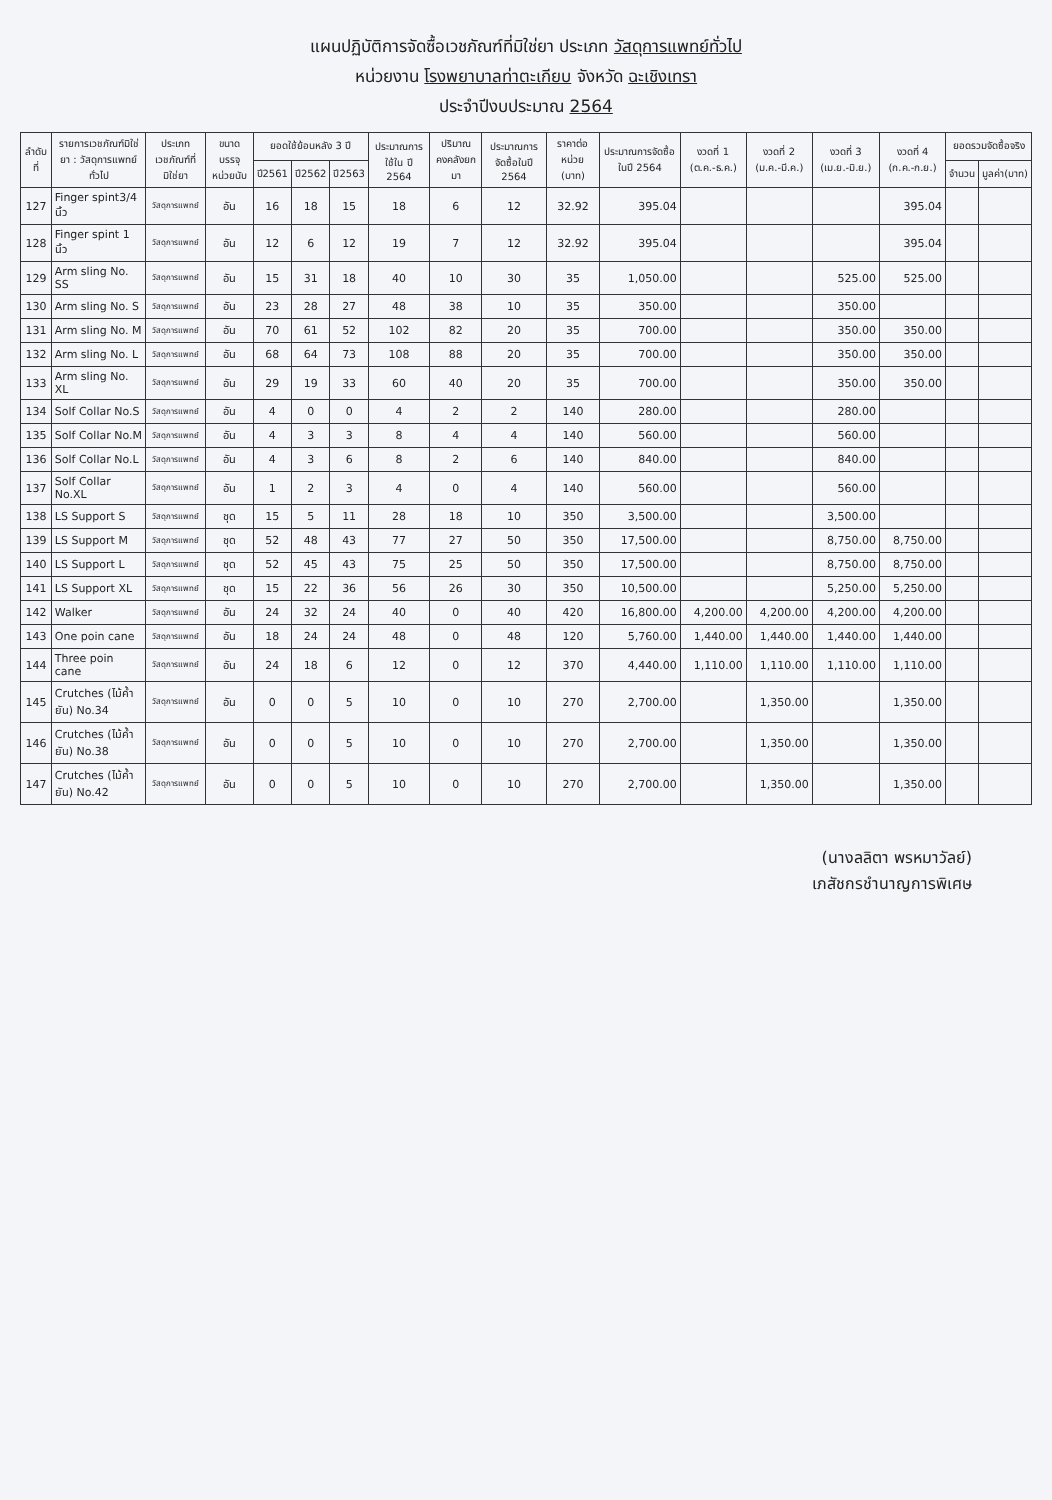แผนปฏิบัติการจัดซื้อเวชภัณฑ์ที่มิใช่ยา ประเภท วัสดุการแพทย์ทั่วไป
หน่วยงาน โรงพยาบาลท่าตะเกียบ จังหวัด ฉะเชิงเทรา
ประจำปีงบประมาณ 2564
| ลำดับที่ | รายการเวชภัณฑ์มิใช่ยา : วัสดุการแพทย์ทั่วไป | ประเภทเวชภัณฑ์ที่มิใช่ยา | ขนาดบรรจุ หน่วยนับ | ยอดใช้ย้อนหลัง 3 ปี | | | ประมาณการใช้ใน ปี 2564 | ปริมาณคงคลังยกมา | ประมาณการจัดซื้อในปี 2564 | ราคาต่อหน่วย (บาท) | ประมาณการจัดซื้อในปี 2564 | งวดที่ 1 (ต.ค.-ธ.ค.) | งวดที่ 2 (ม.ค.-มี.ค.) | งวดที่ 3 (เม.ย.-มิ.ย.) | งวดที่ 4 (ก.ค.-ก.ย.) | ยอดรวมจัดซื้อจริง | |
| --- | --- | --- | --- | --- | --- | --- | --- | --- | --- | --- | --- | --- | --- | --- | --- | --- | --- |
| | | | | ปี2561 | ปี2562 | ปี2563 | | | | | | | | | | จำนวน | มูลค่า(บาท) |
| 127 | Finger spint3/4 นิ้ว | วัสดุการแพทย์ | อัน | 16 | 18 | 15 | 18 | 6 | 12 | 32.92 | 395.04 | | | | 395.04 | | |
| 128 | Finger spint 1 นิ้ว | วัสดุการแพทย์ | อัน | 12 | 6 | 12 | 19 | 7 | 12 | 32.92 | 395.04 | | | | 395.04 | | |
| 129 | Arm sling No. SS | วัสดุการแพทย์ | อัน | 15 | 31 | 18 | 40 | 10 | 30 | 35 | 1,050.00 | | | 525.00 | 525.00 | | |
| 130 | Arm sling No. S | วัสดุการแพทย์ | อัน | 23 | 28 | 27 | 48 | 38 | 10 | 35 | 350.00 | | | 350.00 | | | |
| 131 | Arm sling No. M | วัสดุการแพทย์ | อัน | 70 | 61 | 52 | 102 | 82 | 20 | 35 | 700.00 | | | 350.00 | 350.00 | | |
| 132 | Arm sling No. L | วัสดุการแพทย์ | อัน | 68 | 64 | 73 | 108 | 88 | 20 | 35 | 700.00 | | | 350.00 | 350.00 | | |
| 133 | Arm sling No. XL | วัสดุการแพทย์ | อัน | 29 | 19 | 33 | 60 | 40 | 20 | 35 | 700.00 | | | 350.00 | 350.00 | | |
| 134 | Solf Collar No.S | วัสดุการแพทย์ | อัน | 4 | 0 | 0 | 4 | 2 | 2 | 140 | 280.00 | | | 280.00 | | | |
| 135 | Solf Collar No.M | วัสดุการแพทย์ | อัน | 4 | 3 | 3 | 8 | 4 | 4 | 140 | 560.00 | | | 560.00 | | | |
| 136 | Solf Collar No.L | วัสดุการแพทย์ | อัน | 4 | 3 | 6 | 8 | 2 | 6 | 140 | 840.00 | | | 840.00 | | | |
| 137 | Solf Collar No.XL | วัสดุการแพทย์ | อัน | 1 | 2 | 3 | 4 | 0 | 4 | 140 | 560.00 | | | 560.00 | | | |
| 138 | LS Support S | วัสดุการแพทย์ | ชุด | 15 | 5 | 11 | 28 | 18 | 10 | 350 | 3,500.00 | | | 3,500.00 | | | |
| 139 | LS Support M | วัสดุการแพทย์ | ชุด | 52 | 48 | 43 | 77 | 27 | 50 | 350 | 17,500.00 | | | 8,750.00 | 8,750.00 | | |
| 140 | LS Support L | วัสดุการแพทย์ | ชุด | 52 | 45 | 43 | 75 | 25 | 50 | 350 | 17,500.00 | | | 8,750.00 | 8,750.00 | | |
| 141 | LS Support XL | วัสดุการแพทย์ | ชุด | 15 | 22 | 36 | 56 | 26 | 30 | 350 | 10,500.00 | | | 5,250.00 | 5,250.00 | | |
| 142 | Walker | วัสดุการแพทย์ | อัน | 24 | 32 | 24 | 40 | 0 | 40 | 420 | 16,800.00 | 4,200.00 | 4,200.00 | 4,200.00 | 4,200.00 | | |
| 143 | One poin cane | วัสดุการแพทย์ | อัน | 18 | 24 | 24 | 48 | 0 | 48 | 120 | 5,760.00 | 1,440.00 | 1,440.00 | 1,440.00 | 1,440.00 | | |
| 144 | Three poin cane | วัสดุการแพทย์ | อัน | 24 | 18 | 6 | 12 | 0 | 12 | 370 | 4,440.00 | 1,110.00 | 1,110.00 | 1,110.00 | 1,110.00 | | |
| 145 | Crutches (ไม้ค้ำยัน) No.34 | วัสดุการแพทย์ | อัน | 0 | 0 | 5 | 10 | 0 | 10 | 270 | 2,700.00 | | 1,350.00 | | 1,350.00 | | |
| 146 | Crutches (ไม้ค้ำยัน) No.38 | วัสดุการแพทย์ | อัน | 0 | 0 | 5 | 10 | 0 | 10 | 270 | 2,700.00 | | 1,350.00 | | 1,350.00 | | |
| 147 | Crutches (ไม้ค้ำยัน) No.42 | วัสดุการแพทย์ | อัน | 0 | 0 | 5 | 10 | 0 | 10 | 270 | 2,700.00 | | 1,350.00 | | 1,350.00 | | |
(นางลลิตา พรหมาวัลย์)
เภสัชกรชำนาญการพิเศษ